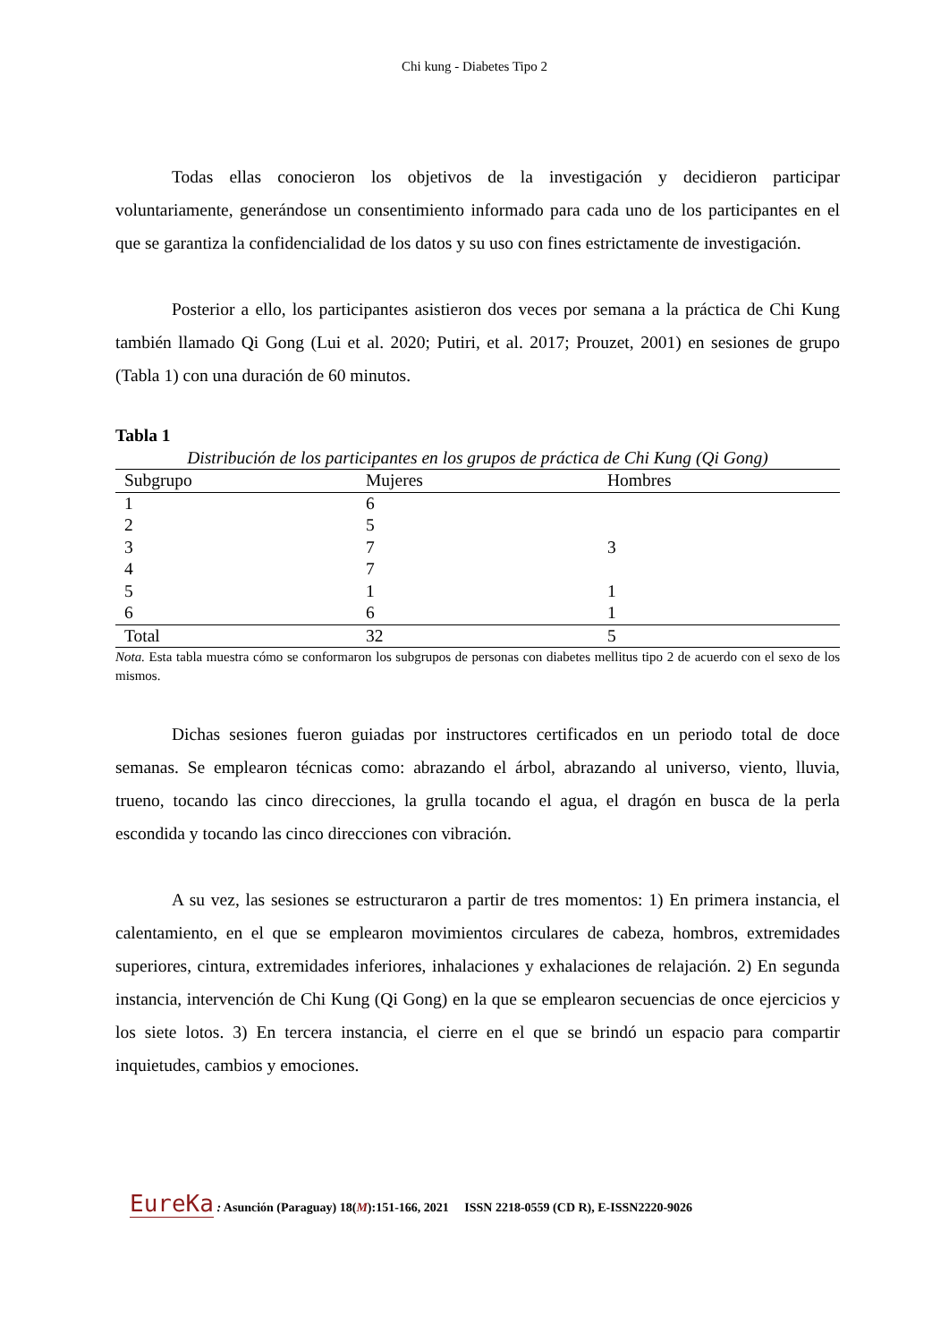Chi kung - Diabetes Tipo 2
Todas ellas conocieron los objetivos de la investigación y decidieron participar voluntariamente, generándose un consentimiento informado para cada uno de los participantes en el que se garantiza la confidencialidad de los datos y su uso con fines estrictamente de investigación.
Posterior a ello, los participantes asistieron dos veces por semana a la práctica de Chi Kung también llamado Qi Gong (Lui et al. 2020; Putiri, et al. 2017; Prouzet, 2001) en sesiones de grupo (Tabla 1) con una duración de 60 minutos.
Tabla 1
Distribución de los participantes en los grupos de práctica de Chi Kung (Qi Gong)
| Subgrupo | Mujeres | Hombres |
| --- | --- | --- |
| 1 | 6 | |
| 2 | 5 | |
| 3 | 7 | 3 |
| 4 | 7 | |
| 5 | 1 | 1 |
| 6 | 6 | 1 |
| Total | 32 | 5 |
Nota. Esta tabla muestra cómo se conformaron los subgrupos de personas con diabetes mellitus tipo 2 de acuerdo con el sexo de los mismos.
Dichas sesiones fueron guiadas por instructores certificados en un periodo total de doce semanas. Se emplearon técnicas como: abrazando el árbol, abrazando al universo, viento, lluvia, trueno, tocando las cinco direcciones, la grulla tocando el agua, el dragón en busca de la perla escondida y tocando las cinco direcciones con vibración.
A su vez, las sesiones se estructuraron a partir de tres momentos: 1) En primera instancia, el calentamiento, en el que se emplearon movimientos circulares de cabeza, hombros, extremidades superiores, cintura, extremidades inferiores, inhalaciones y exhalaciones de relajación. 2) En segunda instancia, intervención de Chi Kung (Qi Gong) en la que se emplearon secuencias de once ejercicios y los siete lotos. 3) En tercera instancia, el cierre en el que se brindó un espacio para compartir inquietudes, cambios y emociones.
EureKa : Asunción (Paraguay) 18(M):151-166, 2021 ISSN 2218-0559 (CD R), E-ISSN2220-9026